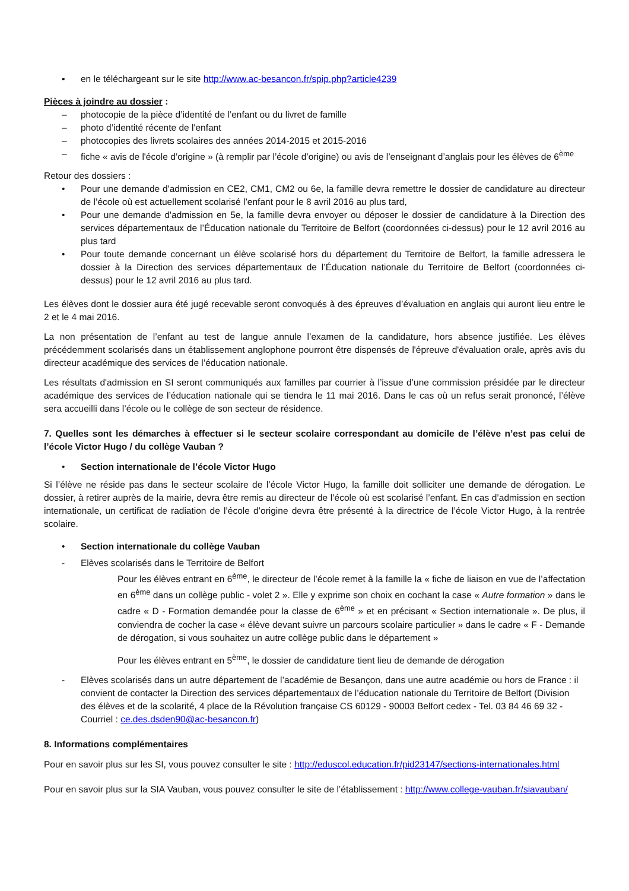▪ en le téléchargeant sur le site http://www.ac-besancon.fr/spip.php?article4239
Pièces à joindre au dossier :
– photocopie de la pièce d’identité de l’enfant ou du livret de famille
– photo d’identité récente de l'enfant
– photocopies des livrets scolaires des années 2014-2015 et 2015-2016
– fiche « avis de l'école d’origine » (à remplir par l’école d’origine) ou avis de l’enseignant d’anglais pour les élèves de 6<sup>ème</sup>
Retour des dossiers :
• Pour une demande d'admission en CE2, CM1, CM2 ou 6e, la famille devra remettre le dossier de candidature au directeur de l’école où est actuellement scolarisé l’enfant pour le 8 avril 2016 au plus tard,
• Pour une demande d'admission en 5e, la famille devra envoyer ou déposer le dossier de candidature à la Direction des services départementaux de l’Éducation nationale du Territoire de Belfort (coordonnées ci-dessus) pour le 12 avril 2016 au plus tard
• Pour toute demande concernant un élève scolarisé hors du département du Territoire de Belfort, la famille adressera le dossier à la Direction des services départementaux de l’Éducation nationale du Territoire de Belfort (coordonnées ci-dessus) pour le 12 avril 2016 au plus tard.
Les élèves dont le dossier aura été jugé recevable seront convoqués à des épreuves d’évaluation en anglais qui auront lieu entre le 2 et le 4 mai 2016.
La non présentation de l’enfant au test de langue annule l’examen de la candidature, hors absence justifiée. Les élèves précédemment scolarisés dans un établissement anglophone pourront être dispensés de l'épreuve d'évaluation orale, après avis du directeur académique des services de l’éducation nationale.
Les résultats d'admission en SI seront communiqués aux familles par courrier à l’issue d’une commission présidée par le directeur académique des services de l’éducation nationale qui se tiendra le 11 mai 2016. Dans le cas où un refus serait prononcé, l’élève sera accueilli dans l’école ou le collège de son secteur de résidence.
7. Quelles sont les démarches à effectuer si le secteur scolaire correspondant au domicile de l’élève n’est pas celui de l’école Victor Hugo / du collège Vauban ?
• Section internationale de l’école Victor Hugo
Si l’élève ne réside pas dans le secteur scolaire de l’école Victor Hugo, la famille doit solliciter une demande de dérogation. Le dossier, à retirer auprès de la mairie, devra être remis au directeur de l’école où est scolarisé l’enfant. En cas d’admission en section internationale, un certificat de radiation de l’école d’origine devra être présenté à la directrice de l’école Victor Hugo, à la rentrée scolaire.
• Section internationale du collège Vauban
- Elèves scolarisés dans le Territoire de Belfort
Pour les élèves entrant en 6<sup>ème</sup>, le directeur de l’école remet à la famille la « fiche de liaison en vue de l’affectation en 6<sup>ème</sup> dans un collège public - volet 2 ». Elle y exprime son choix en cochant la case « Autre formation » dans le cadre « D - Formation demandée pour la classe de 6<sup>ème</sup> » et en précisant « Section internationale ». De plus, il conviendra de cocher la case « élève devant suivre un parcours scolaire particulier » dans le cadre « F - Demande de dérogation, si vous souhaitez un autre collège public dans le département »
Pour les élèves entrant en 5<sup>ème</sup>, le dossier de candidature tient lieu de demande de dérogation
- Elèves scolarisés dans un autre département de l’académie de Besançon, dans une autre académie ou hors de France : il convient de contacter la Direction des services départementaux de l’éducation nationale du Territoire de Belfort (Division des élèves et de la scolarité, 4 place de la Révolution française CS 60129 - 90003 Belfort cedex - Tel. 03 84 46 69 32 - Courriel : ce.des.dsden90@ac-besancon.fr)
8. Informations complémentaires
Pour en savoir plus sur les SI, vous pouvez consulter le site : http://eduscol.education.fr/pid23147/sections-internationales.html
Pour en savoir plus sur la SIA Vauban, vous pouvez consulter le site de l’établissement : http://www.college-vauban.fr/siavauban/